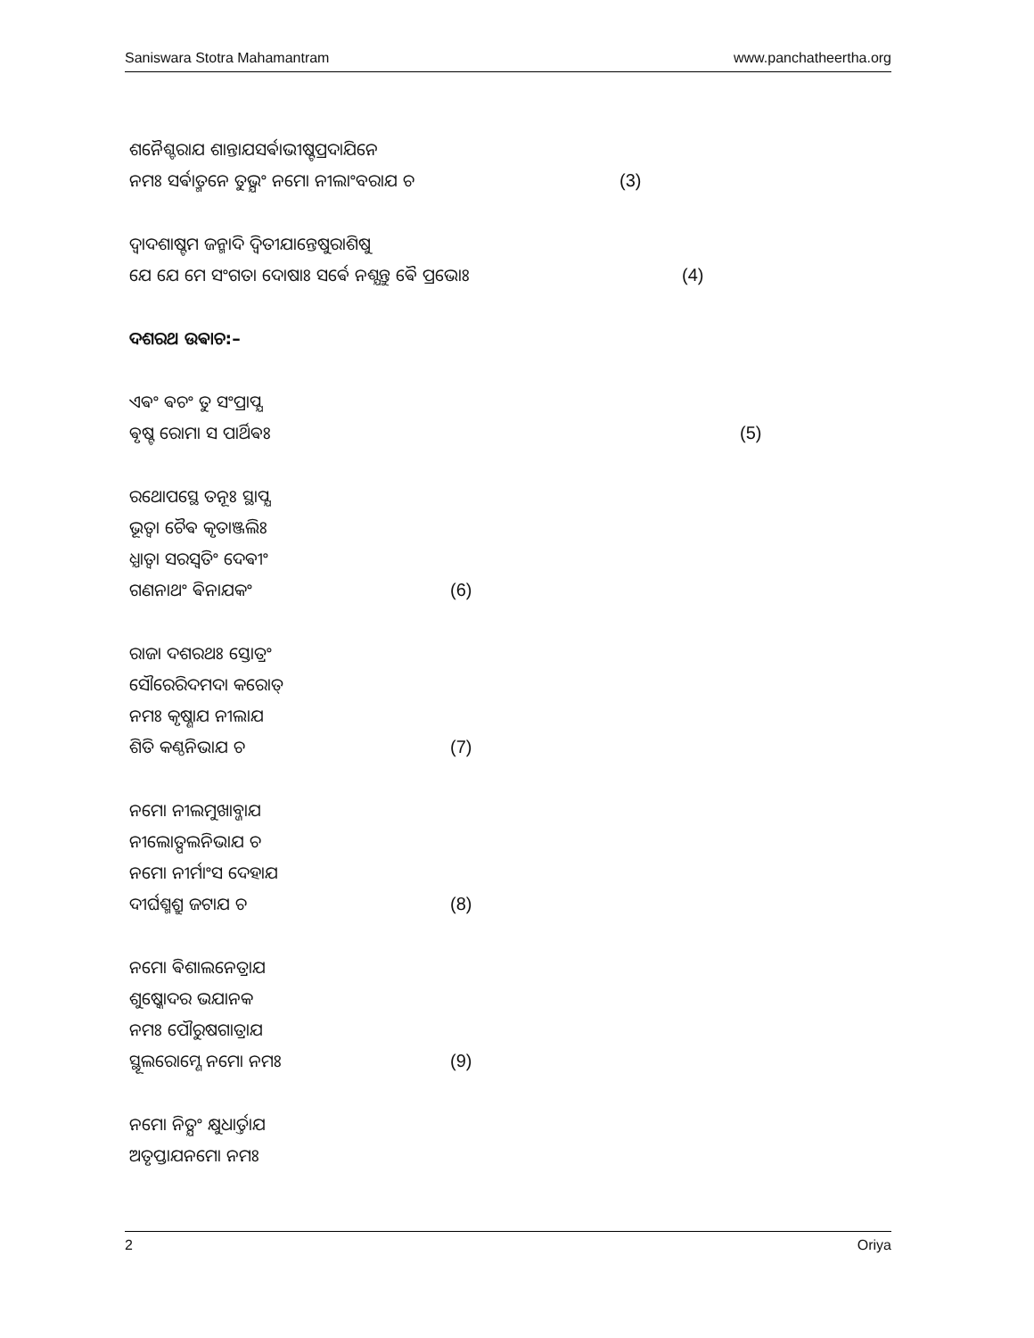Saniswara Stotra Mahamantram www.panchatheertha.org
ଶନୈଶ୍ଚରାଯ ଶାନ୍ତାଯସର୍ଵାଭୀଷ୍ଟପ୍ରଦାଯିନେ
ନମଃ ସର୍ଵାତ୍ମନେ ତୁଭ୍ଯଂ ନମୋ ନୀଲାଂବରାଯ ଚ (3)
ଦ୍ଵାଦଶାଷ୍ଟମ ଜନ୍ମାଦି ଦ୍ଵିତୀଯାନ୍ତେଷୁରାଶିଷୁ
ଯେ ଯେ ମେ ସଂଗତା ଦୋଷାଃ ସର୍ଵେ ନଶ୍ଯନ୍ତୁ ଵୈ ପ୍ରଭୋଃ (4)
ଦଶରଥ ଉଵାଚ:–
ଏଵଂ ଵଚଂ ତୁ ସଂପ୍ରାପ୍ଯ
ଵୃଷ୍ଟ ରୋମା ସ ପାର୍ଥିଵଃ (5)
ରଥୋପସ୍ଥେ ତନୂଃ ସ୍ଥାପ୍ଯ
ଭୂତ୍ଵା ଚୈଵ କୃତାଞ୍ଜଲିଃ
ଧ୍ଯାତ୍ଵା ସରସ୍ଵତିଂ ଦେଵୀଂ
ଗଣନାଥଂ ଵିନାଯକଂ (6)
ରାଜା ଦଶରଥଃ ସ୍ତୋତ୍ରଂ
ସୌରେରିଦମଦା କରୋତ୍
ନମଃ କୃଷ୍ଣାଯ ନୀଲାଯ
ଶିତି କଣ୍ଠନିଭାଯ ଚ (7)
ନମୋ ନୀଲମୁଖାବ୍ଜାଯ
ନୀଲୋତ୍ପଲନିଭାଯ ଚ
ନମୋ ନୀର୍ମାଂସ ଦେହାଯ
ଦୀର୍ଘଶ୍ମଶ୍ରୁ ଜଟାଯ ଚ (8)
ନମୋ ଵିଶାଲନେତ୍ରାଯ
ଶୁଷ୍କୋଦର ଭଯାନକ
ନମଃ ପୌରୁଷଗାତ୍ରାଯ
ସ୍ଥୂଲରୋମ୍ଣେ ନମୋ ନମଃ (9)
ନମୋ ନିତ୍ଯଂ କ୍ଷୁଧାର୍ତ୍ତାଯ
ଅତୃପ୍ତାଯନମୋ ନମଃ
2 Oriya